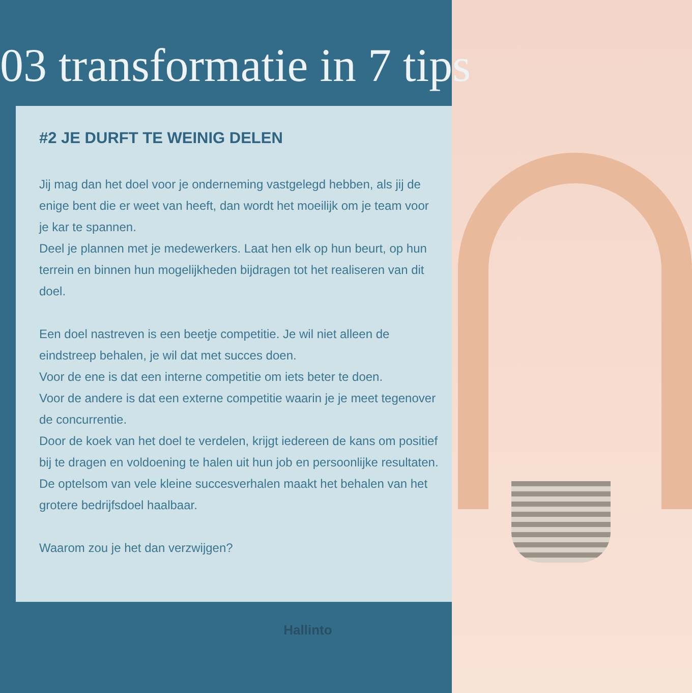03 transformatie in 7 tips
#2 JE DURFT TE WEINIG DELEN
Jij mag dan het doel voor je onderneming vastgelegd hebben, als jij de enige bent die er weet van heeft, dan wordt het moeilijk om je team voor je kar te spannen.
Deel je plannen met je medewerkers. Laat hen elk op hun beurt, op hun terrein en binnen hun mogelijkheden bijdragen tot het realiseren van dit doel.
Een doel nastreven is een beetje competitie. Je wil niet alleen de eindstreep behalen, je wil dat met succes doen.
Voor de ene is dat een interne competitie om iets beter te doen.
Voor de andere is dat een externe competitie waarin je je meet tegenover de concurrentie.
Door de koek van het doel te verdelen, krijgt iedereen de kans om positief bij te dragen en voldoening te halen uit hun job en persoonlijke resultaten.
De optelsom van vele kleine succesverhalen maakt het behalen van het grotere bedrijfsdoel haalbaar.
Waarom zou je het dan verzwijgen?
Hallinto